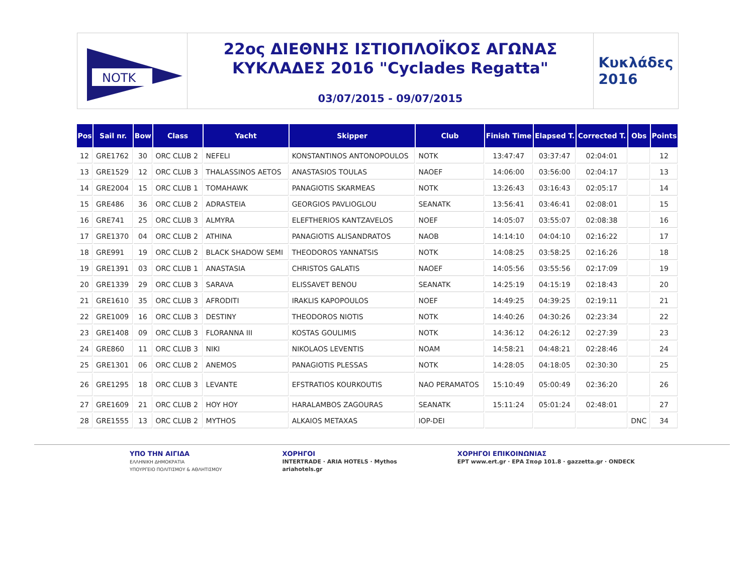NOTK
22ος ΔΙΕΘΝΗΣ ΙΣΤΙΟΠΛΟΪΚΟΣ ΑΓΩΝΑΣ
ΚΥΚΛΑΔΕΣ 2016 "Cyclades Regatta"
03/07/2015 - 09/07/2015
Κυκλάδες
2016
| Pos | Sail nr. | Bow | Class | Yacht | Skipper | Club | Finish Time | Elapsed T. | Corrected T. | Obs | Points |
| --- | --- | --- | --- | --- | --- | --- | --- | --- | --- | --- | --- |
| 12 | GRE1762 | 30 | ORC CLUB 2 | NEFELI | KONSTANTINOS ANTONOPOULOS | NOTK | 13:47:47 | 03:37:47 | 02:04:01 | | 12 |
| 13 | GRE1529 | 12 | ORC CLUB 3 | THALASSINOS AETOS | ANASTASIOS TOULAS | NAOEF | 14:06:00 | 03:56:00 | 02:04:17 | | 13 |
| 14 | GRE2004 | 15 | ORC CLUB 1 | TOMAHAWK | PANAGIOTIS SKARMEAS | NOTK | 13:26:43 | 03:16:43 | 02:05:17 | | 14 |
| 15 | GRE486 | 36 | ORC CLUB 2 | ADRASTEIA | GEORGIOS PAVLIOGLOU | SEANATK | 13:56:41 | 03:46:41 | 02:08:01 | | 15 |
| 16 | GRE741 | 25 | ORC CLUB 3 | ALMYRA | ELEFTHERIOS KANTZAVELOS | NOEF | 14:05:07 | 03:55:07 | 02:08:38 | | 16 |
| 17 | GRE1370 | 04 | ORC CLUB 2 | ATHINA | PANAGIOTIS ALISANDRATOS | NAOB | 14:14:10 | 04:04:10 | 02:16:22 | | 17 |
| 18 | GRE991 | 19 | ORC CLUB 2 | BLACK SHADOW SEMI | THEODOROS YANNATSIS | NOTK | 14:08:25 | 03:58:25 | 02:16:26 | | 18 |
| 19 | GRE1391 | 03 | ORC CLUB 1 | ANASTASIA | CHRISTOS GALATIS | NAOEF | 14:05:56 | 03:55:56 | 02:17:09 | | 19 |
| 20 | GRE1339 | 29 | ORC CLUB 3 | SARAVA | ELISSAVET BENOU | SEANATK | 14:25:19 | 04:15:19 | 02:18:43 | | 20 |
| 21 | GRE1610 | 35 | ORC CLUB 3 | AFRODITI | IRAKLIS KAPOPOULOS | NOEF | 14:49:25 | 04:39:25 | 02:19:11 | | 21 |
| 22 | GRE1009 | 16 | ORC CLUB 3 | DESTINY | THEODOROS NIOTIS | NOTK | 14:40:26 | 04:30:26 | 02:23:34 | | 22 |
| 23 | GRE1408 | 09 | ORC CLUB 3 | FLORANNA III | KOSTAS GOULIMIS | NOTK | 14:36:12 | 04:26:12 | 02:27:39 | | 23 |
| 24 | GRE860 | 11 | ORC CLUB 3 | NIKI | NIKOLAOS LEVENTIS | NOAM | 14:58:21 | 04:48:21 | 02:28:46 | | 24 |
| 25 | GRE1301 | 06 | ORC CLUB 2 | ANEMOS | PANAGIOTIS PLESSAS | NOTK | 14:28:05 | 04:18:05 | 02:30:30 | | 25 |
| 26 | GRE1295 | 18 | ORC CLUB 3 | LEVANTE | EFSTRATIOS KOURKOUTIS | NAO PERAMATOS | 15:10:49 | 05:00:49 | 02:36:20 | | 26 |
| 27 | GRE1609 | 21 | ORC CLUB 2 | HOY HOY | HARALAMBOS ZAGOURAS | SEANATK | 15:11:24 | 05:01:24 | 02:48:01 | | 27 |
| 28 | GRE1555 | 13 | ORC CLUB 2 | MYTHOS | ALKAIOS METAXAS | IOP-DEI | | | | DNC | 34 |
ΥΠΟ ΤΗΝ ΑΙΓΙΔΑ
ΕΛΛΗΝΙΚΗ ΔΗΜΟΚΡΑΤΙΑ
ΥΠΟΥΡΓΕΙΟ ΠΟΛΙΤΙΣΜΟΥ & ΑΘΛΗΤΙΣΜΟΥ
ΧΟΡΗΓΟΙ
INTERTRADE · ARIA HOTELS · Mythos
ariahotels.gr
ΧΟΡΗΓΟΙ ΕΠΙΚΟΙΝΩΝΙΑΣ
ΕΡΤ www.ert.gr · ΕΡΑ Σπορ 101.8 · gazzetta.gr · ONDECK